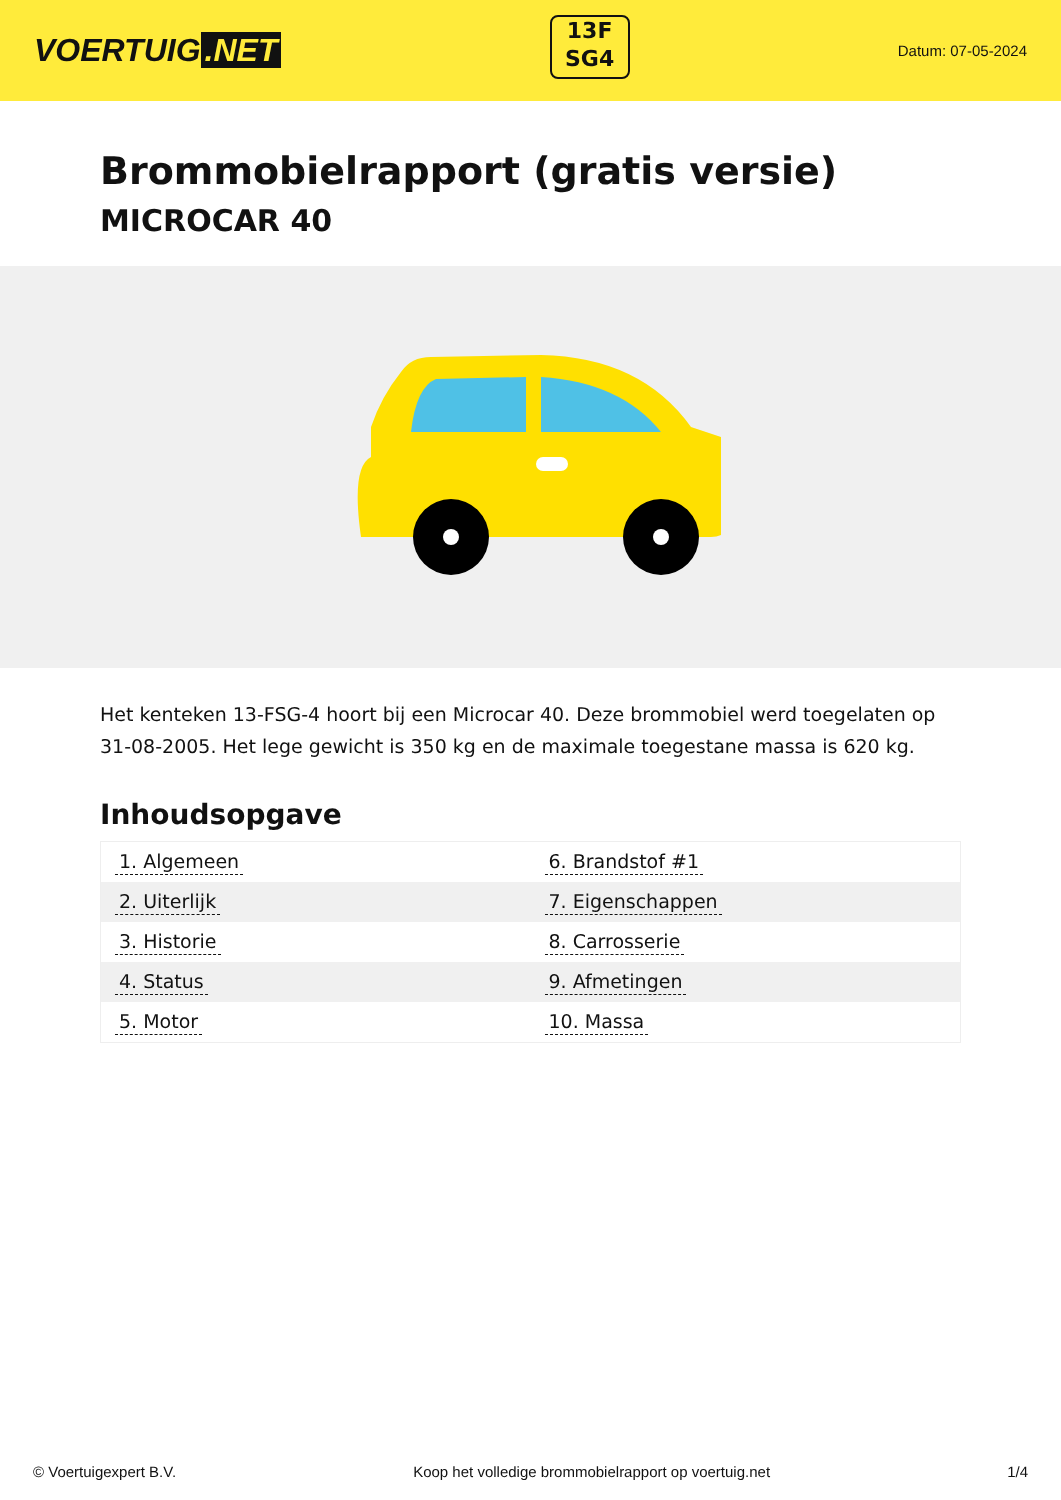VOERTUIG.NET
13F
SG4
Datum: 07-05-2024
Brommobielrapport (gratis versie)
MICROCAR 40
Het kenteken 13-FSG-4 hoort bij een Microcar 40. Deze brommobiel werd toegelaten op 31-08-2005. Het lege gewicht is 350 kg en de maximale toegestane massa is 620 kg.
Inhoudsopgave
| 1. Algemeen | 6. Brandstof #1 |
| 2. Uiterlijk | 7. Eigenschappen |
| 3. Historie | 8. Carrosserie |
| 4. Status | 9. Afmetingen |
| 5. Motor | 10. Massa |
© Voertuigexpert B.V. Koop het volledige brommobielrapport op voertuig.net 1/4